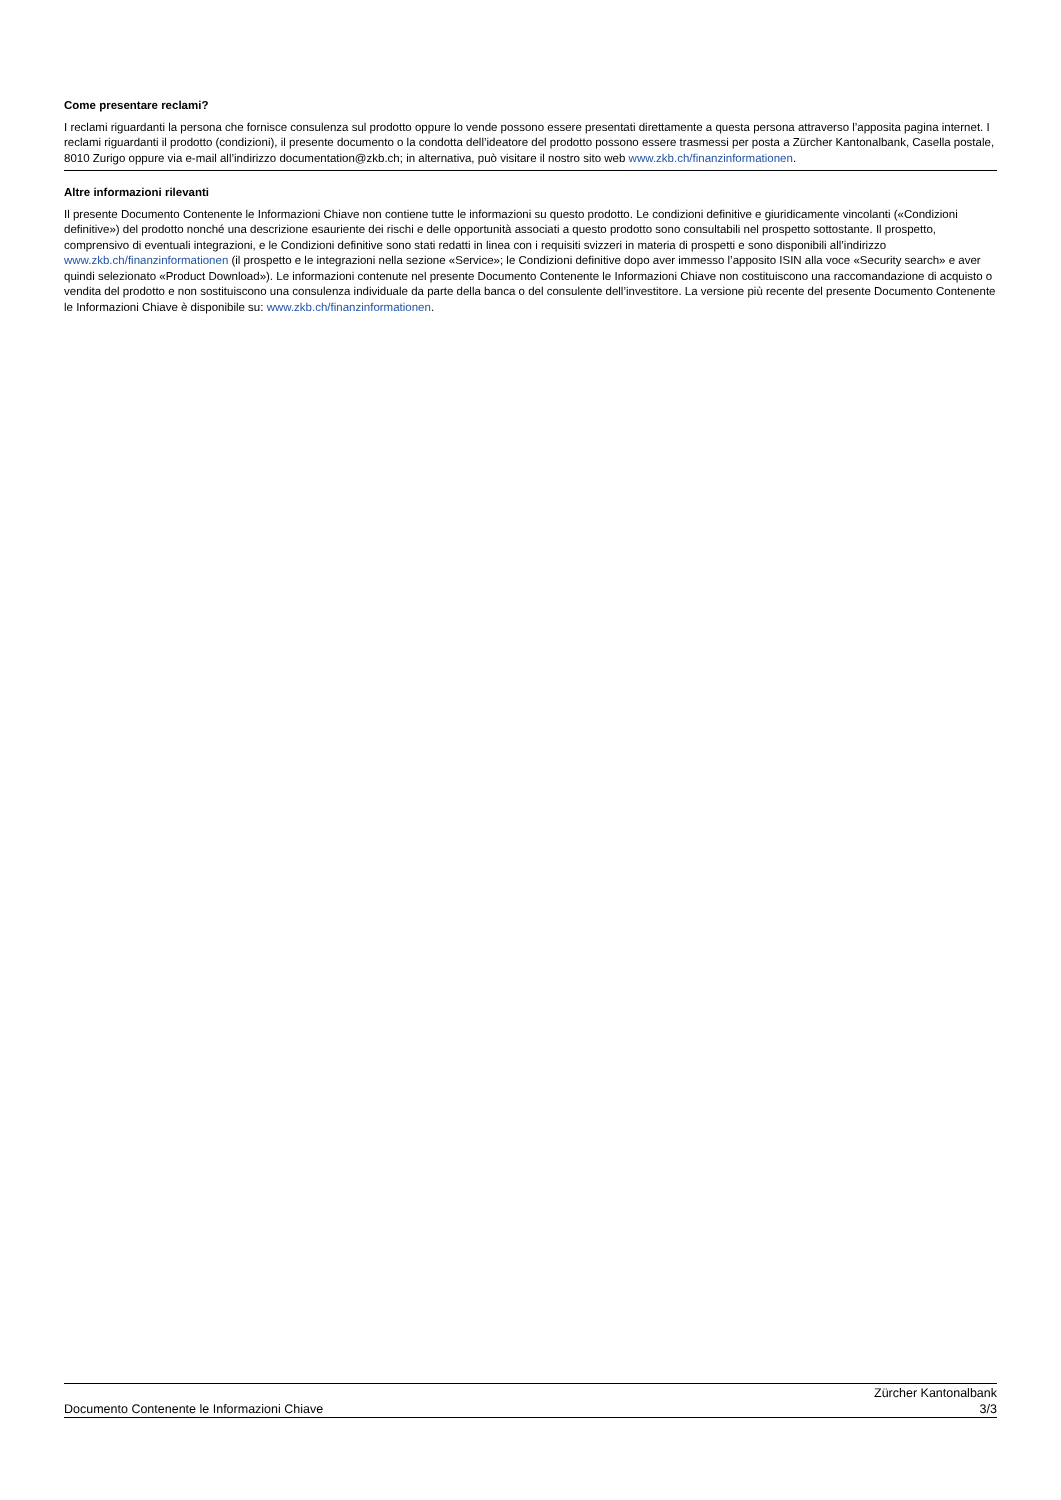Come presentare reclami?
I reclami riguardanti la persona che fornisce consulenza sul prodotto oppure lo vende possono essere presentati direttamente a questa persona attraverso l’apposita pagina internet. I reclami riguardanti il prodotto (condizioni), il presente documento o la condotta dell’ideatore del prodotto possono essere trasmessi per posta a Zürcher Kantonalbank, Casella postale, 8010 Zurigo oppure via e-mail all’indirizzo documentation@zkb.ch; in alternativa, può visitare il nostro sito web www.zkb.ch/finanzinformationen.
Altre informazioni rilevanti
Il presente Documento Contenente le Informazioni Chiave non contiene tutte le informazioni su questo prodotto. Le condizioni definitive e giuridicamente vincolanti («Condizioni definitive») del prodotto nonché una descrizione esauriente dei rischi e delle opportunità associati a questo prodotto sono consultabili nel prospetto sottostante. Il prospetto, comprensivo di eventuali integrazioni, e le Condizioni definitive sono stati redatti in linea con i requisiti svizzeri in materia di prospetti e sono disponibili all’indirizzo www.zkb.ch/finanzinformationen (il prospetto e le integrazioni nella sezione «Service»; le Condizioni definitive dopo aver immesso l’apposito ISIN alla voce «Security search» e aver quindi selezionato «Product Download»). Le informazioni contenute nel presente Documento Contenente le Informazioni Chiave non costituiscono una raccomandazione di acquisto o vendita del prodotto e non sostituiscono una consulenza individuale da parte della banca o del consulente dell’investitore. La versione più recente del presente Documento Contenente le Informazioni Chiave è disponibile su: www.zkb.ch/finanzinformationen.
Documento Contenente le Informazioni Chiave
Zürcher Kantonalbank
3/3